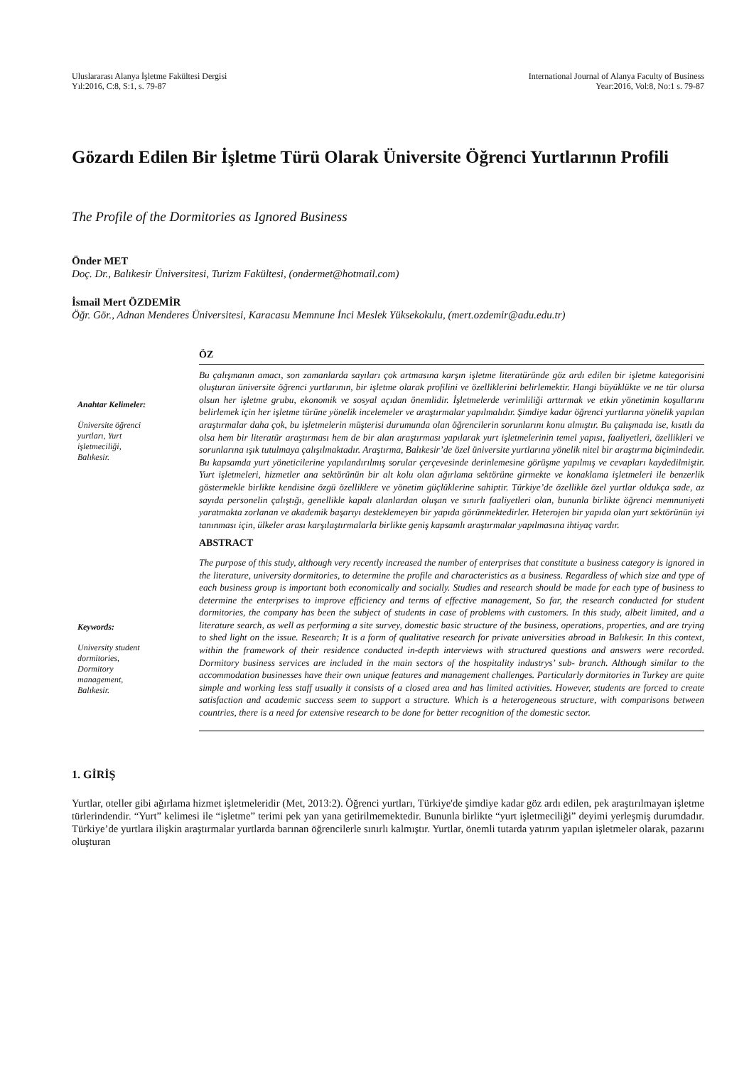Uluslararası Alanya İşletme Fakültesi Dergisi
Yıl:2016, C:8, S:1, s. 79-87
International Journal of Alanya Faculty of Business
Year:2016, Vol:8, No:1 s. 79-87
Gözardı Edilen Bir İşletme Türü Olarak Üniversite Öğrenci Yurtlarının Profili
The Profile of the Dormitories as Ignored Business
Önder MET
Doç. Dr., Balıkesir Üniversitesi, Turizm Fakültesi, (ondermet@hotmail.com)
İsmail Mert ÖZDEMİR
Öğr. Gör., Adnan Menderes Üniversitesi, Karacasu Memnune İnci Meslek Yüksekokulu, (mert.ozdemir@adu.edu.tr)
Anahtar Kelimeler:
Üniversite öğrenci
yurtları, Yurt
işletmeciliği,
Balıkesir.
Keywords:
University student
dormitories,
Dormitory
management,
Balıkesir.
ÖZ
Bu çalışmanın amacı, son zamanlarda sayıları çok artmasına karşın işletme literatüründe göz ardı edilen bir işletme kategorisini oluşturan üniversite öğrenci yurtlarının, bir işletme olarak profilini ve özelliklerini belirlemektir. Hangi büyüklükte ve ne tür olursa olsun her işletme grubu, ekonomik ve sosyal açıdan önemlidir. İşletmelerde verimliliği arttırmak ve etkin yönetimin koşullarını belirlemek için her işletme türüne yönelik incelemeler ve araştırmalar yapılmalıdır. Şimdiye kadar öğrenci yurtlarına yönelik yapılan araştırmalar daha çok, bu işletmelerin müşterisi durumunda olan öğrencilerin sorunlarını konu almıştır. Bu çalışmada ise, kısıtlı da olsa hem bir literatür araştırması hem de bir alan araştırması yapılarak yurt işletmelerinin temel yapısı, faaliyetleri, özellikleri ve sorunlarına ışık tutulmaya çalışılmaktadır. Araştırma, Balıkesir’de özel üniversite yurtlarına yönelik nitel bir araştırma biçimindedir. Bu kapsamda yurt yöneticilerine yapılandırılmış sorular çerçevesinde derinlemesine görüşme yapılmış ve cevapları kaydedilmiştir. Yurt işletmeleri, hizmetler ana sektörünün bir alt kolu olan ağırlama sektörüne girmekte ve konaklama işletmeleri ile benzerlik göstermekle birlikte kendisine özgü özelliklere ve yönetim güçlüklerine sahiptir. Türkiye’de özellikle özel yurtlar oldukça sade, az sayıda personelin çalıştığı, genellikle kapalı alanlardan oluşan ve sınırlı faaliyetleri olan, bununla birlikte öğrenci memnuniyeti yaratmakta zorlanan ve akademik başarıyı desteklemeyen bir yapıda görünmektedirler. Heterojen bir yapıda olan yurt sektörünün iyi tanınması için, ülkeler arası karşılaştırmalarla birlikte geniş kapsamlı araştırmalar yapılmasına ihtiyaç vardır.
ABSTRACT
The purpose of this study, although very recently increased the number of enterprises that constitute a business category is ignored in the literature, university dormitories, to determine the profile and characteristics as a business. Regardless of which size and type of each business group is important both economically and socially. Studies and research should be made for each type of business to determine the enterprises to improve efficiency and terms of effective management, So far, the research conducted for student dormitories, the company has been the subject of students in case of problems with customers. In this study, albeit limited, and a literature search, as well as performing a site survey, domestic basic structure of the business, operations, properties, and are trying to shed light on the issue. Research; It is a form of qualitative research for private universities abroad in Balıkesir. In this context, within the framework of their residence conducted in-depth interviews with structured questions and answers were recorded. Dormitory business services are included in the main sectors of the hospitality industrys’ sub- branch. Although similar to the accommodation businesses have their own unique features and management challenges. Particularly dormitories in Turkey are quite simple and working less staff usually it consists of a closed area and has limited activities. However, students are forced to create satisfaction and academic success seem to support a structure. Which is a heterogeneous structure, with comparisons between countries, there is a need for extensive research to be done for better recognition of the domestic sector.
1. GİRİŞ
Yurtlar, oteller gibi ağırlama hizmet işletmeleridir (Met, 2013:2). Öğrenci yurtları, Türkiye'de şimdiye kadar göz ardı edilen, pek araştırılmayan işletme türlerindendir. “Yurt” kelimesi ile “işletme” terimi pek yan yana getirilmemektedir. Bununla birlikte “yurt işletmeciliği” deyimi yerleşmiş durumdadır. Türkiye’de yurtlara ilişkin araştırmalar yurtlarda barınan öğrencilerle sınırlı kalmıştır. Yurtlar, önemli tutarda yatırım yapılan işletmeler olarak, pazarını oluşturan